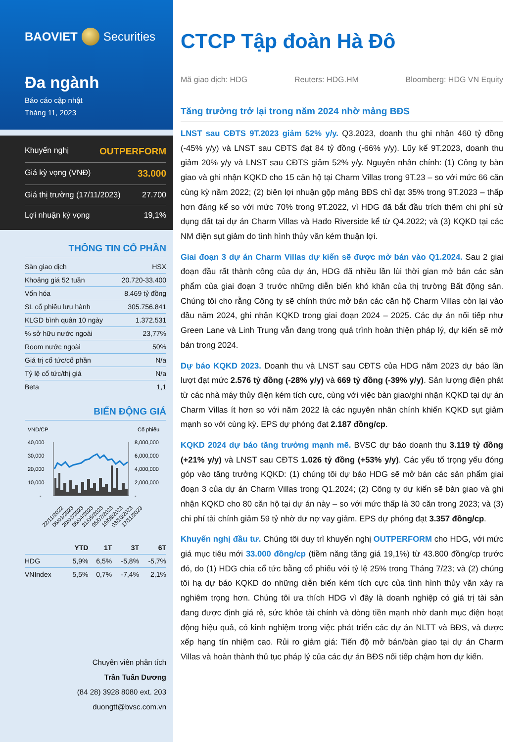BAOVIET Securities
Đa ngành
Báo cáo cập nhật
Tháng 11, 2023
Khuyến nghị OUTPERFORM
Giá kỳ vọng (VNĐ) 33.000
Giá thị trường (17/11/2023) 27.700
Lợi nhuận kỳ vọng 19,1%
THÔNG TIN CỔ PHẦN
| Sàn giao dịch | HSX |
| Khoảng giá 52 tuần | 20.720-33.400 |
| Vốn hóa | 8.469 tỷ đồng |
| SL cổ phiếu lưu hành | 305.756.841 |
| KLGD bình quân 10 ngày | 1.372.531 |
| % sở hữu nước ngoài | 23,77% |
| Room nước ngoài | 50% |
| Giá trị cổ tức/cổ phần | N/a |
| Tỷ lệ cổ tức/thị giá | N/a |
| Beta | 1,1 |
BIẾN ĐỘNG GIÁ
VND/CP
Cổ phiếu
40,000
30,000
20,000
10,000
-
8,000,000
6,000,000
4,000,000
2,000,000
-
22/11/2022
06/01/2023
20/02/2023
06/04/2023
21/05/2023
05/07/2023
19/08/2023
03/10/2023
17/11/2023
| | YTD | 1T | 3T | 6T |
| --- | --- | --- | --- | --- |
| HDG | 5,9% | 6,5% | -5,8% | -5,7% |
| VNIndex | 5,5% | 0,7% | -7,4% | 2,1% |
Chuyên viên phân tích
Trần Tuấn Dương
(84 28) 3928 8080 ext. 203
duongtt@bvsc.com.vn
CTCP Tập đoàn Hà Đô
Mã giao dịch: HDG Reuters: HDG.HM Bloomberg: HDG VN Equity
Tăng trưởng trở lại trong năm 2024 nhờ mảng BĐS
LNST sau CĐTS 9T.2023 giảm 52% y/y. Q3.2023, doanh thu ghi nhận 460 tỷ đồng (-45% y/y) và LNST sau CĐTS đạt 84 tỷ đồng (-66% y/y). Lũy kế 9T.2023, doanh thu giảm 20% y/y và LNST sau CĐTS giảm 52% y/y. Nguyên nhân chính: (1) Công ty bàn giao và ghi nhận KQKD cho 15 căn hộ tại Charm Villas trong 9T.23 – so với mức 66 căn cùng kỳ năm 2022; (2) biên lợi nhuận gộp mảng BĐS chỉ đạt 35% trong 9T.2023 – thấp hơn đáng kể so với mức 70% trong 9T.2022, vì HDG đã bắt đầu trích thêm chi phí sử dụng đất tại dự án Charm Villas và Hado Riverside kể từ Q4.2022; và (3) KQKD tại các NM điện sụt giảm do tình hình thủy văn kém thuận lợi.
Giai đoạn 3 dự án Charm Villas dự kiến sẽ được mở bán vào Q1.2024. Sau 2 giai đoạn đầu rất thành công của dự án, HDG đã nhiều lần lùi thời gian mở bán các sản phẩm của giai đoạn 3 trước những diễn biến khó khăn của thị trường Bất động sản. Chúng tôi cho rằng Công ty sẽ chính thức mở bán các căn hộ Charm Villas còn lại vào đầu năm 2024, ghi nhận KQKD trong giai đoạn 2024 – 2025. Các dự án nối tiếp như Green Lane và Linh Trung vẫn đang trong quá trình hoàn thiện pháp lý, dự kiến sẽ mở bán trong 2024.
Dự báo KQKD 2023. Doanh thu và LNST sau CĐTS của HDG năm 2023 dự báo lần lượt đạt mức 2.576 tỷ đồng (-28% y/y) và 669 tỷ đồng (-39% y/y). Sản lượng điện phát từ các nhà máy thủy điện kém tích cực, cùng với việc bàn giao/ghi nhận KQKD tại dự án Charm Villas ít hơn so với năm 2022 là các nguyên nhân chính khiến KQKD sụt giảm mạnh so với cùng kỳ. EPS dự phóng đạt 2.187 đồng/cp.
KQKD 2024 dự báo tăng trưởng mạnh mẽ. BVSC dự báo doanh thu 3.119 tỷ đồng (+21% y/y) và LNST sau CĐTS 1.026 tỷ đồng (+53% y/y). Các yếu tố trọng yếu đóng góp vào tăng trưởng KQKD: (1) chúng tôi dự báo HDG sẽ mở bán các sản phẩm giai đoạn 3 của dự án Charm Villas trong Q1.2024; (2) Công ty dự kiến sẽ bàn giao và ghi nhận KQKD cho 80 căn hộ tại dự án này – so với mức thấp là 30 căn trong 2023; và (3) chi phí tài chính giảm 59 tỷ nhờ dư nợ vay giảm. EPS dự phóng đạt 3.357 đồng/cp.
Khuyến nghị đầu tư. Chúng tôi duy trì khuyến nghị OUTPERFORM cho HDG, với mức giá mục tiêu mới 33.000 đồng/cp (tiềm năng tăng giá 19,1%) từ 43.800 đồng/cp trước đó, do (1) HDG chia cổ tức bằng cổ phiếu với tỷ lệ 25% trong Tháng 7/23; và (2) chúng tôi hạ dự báo KQKD do những diễn biến kém tích cực của tình hình thủy văn xảy ra nghiêm trọng hơn. Chúng tôi ưa thích HDG vì đây là doanh nghiệp có giá trị tài sản đang được định giá rẻ, sức khỏe tài chính và dòng tiền mạnh nhờ danh mục điện hoạt động hiệu quả, có kinh nghiệm trong việc phát triển các dự án NLTT và BĐS, và được xếp hạng tín nhiệm cao. Rủi ro giảm giá: Tiến độ mở bán/bàn giao tại dự án Charm Villas và hoàn thành thủ tục pháp lý của các dự án BĐS nối tiếp chậm hơn dự kiến.